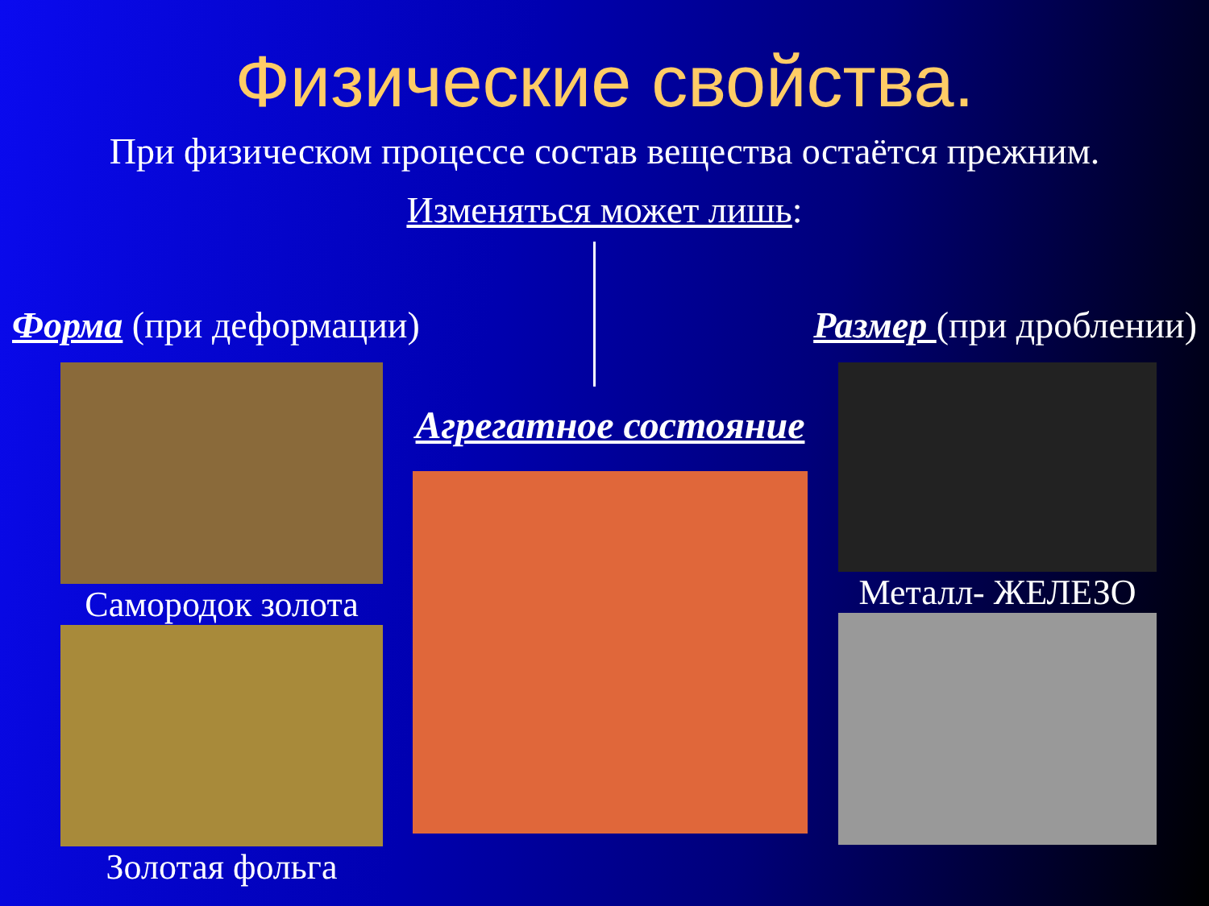Физические свойства.
При физическом процессе состав вещества остаётся прежним.
Изменяться может лишь:
Форма (при деформации) Размер (при дроблении)
Самородок золота
Золотая фольга
Агрегатное состояние
Металл- ЖЕЛЕЗО